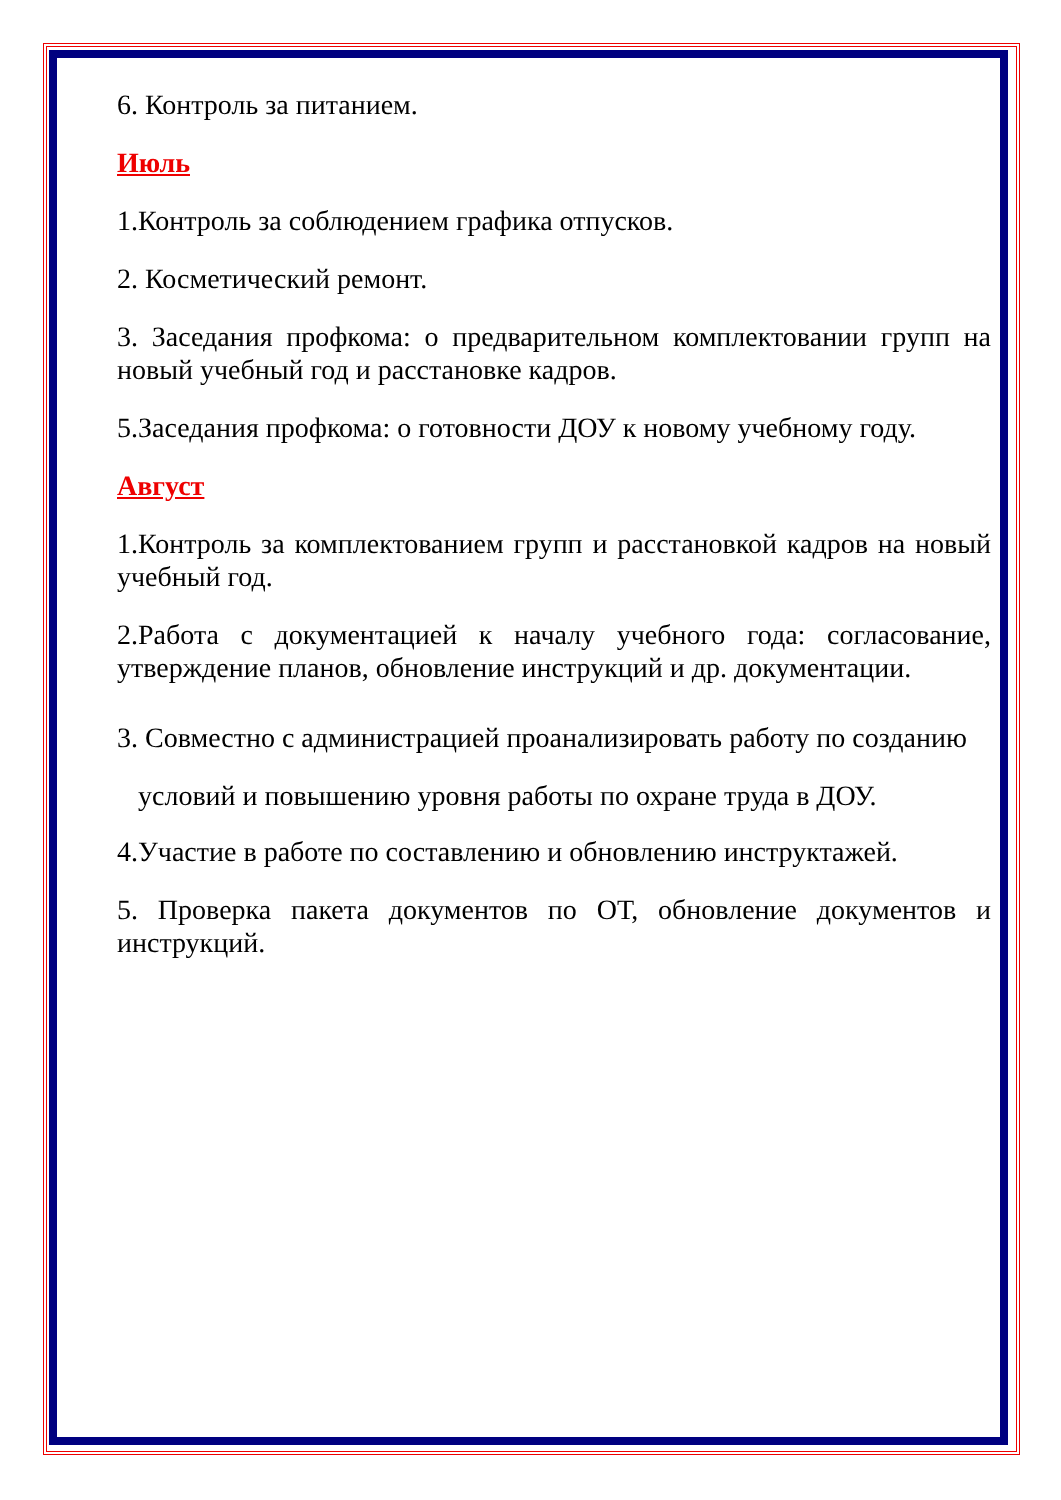6. Контроль за питанием.
Июль
1.Контроль за соблюдением графика отпусков.
2. Косметический ремонт.
3. Заседания профкома: о предварительном комплектовании групп на новый учебный год и расстановке кадров.
5.Заседания профкома: о готовности ДОУ к новому учебному году.
Август
1.Контроль за комплектованием групп и расстановкой кадров на новый учебный год.
2.Работа с документацией к началу учебного года: согласование, утверждение планов, обновление инструкций и др. документации.
3. Совместно с администрацией проанализировать работу по созданию
условий и повышению уровня работы по охране труда в ДОУ.
4.Участие в работе по составлению и обновлению инструктажей.
5. Проверка пакета документов по ОТ, обновление документов и инструкций.